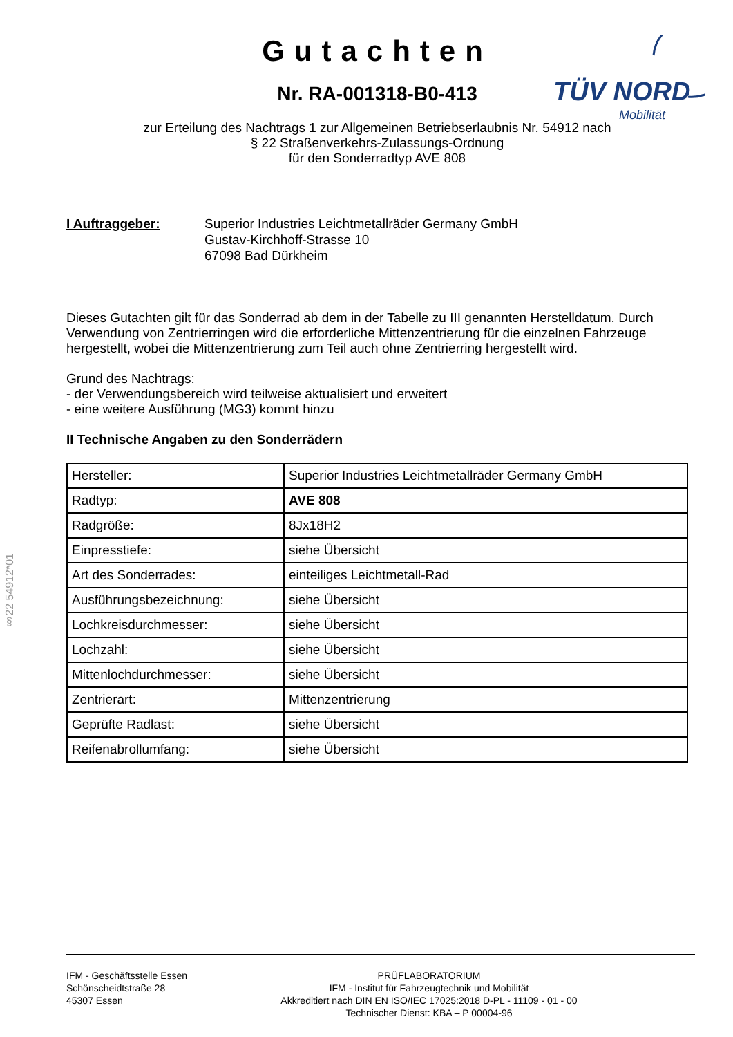TÜV NORD
Mobilität
Gutachten
Nr. RA-001318-B0-413
zur Erteilung des Nachtrags 1 zur Allgemeinen Betriebserlaubnis Nr. 54912 nach
§ 22 Straßenverkehrs-Zulassungs-Ordnung
für den Sonderradtyp AVE 808
I Auftraggeber: Superior Industries Leichtmetallräder Germany GmbH
Gustav-Kirchhoff-Strasse 10
67098 Bad Dürkheim
Dieses Gutachten gilt für das Sonderrad ab dem in der Tabelle zu III genannten Herstelldatum. Durch Verwendung von Zentrierringen wird die erforderliche Mittenzentrierung für die einzelnen Fahrzeuge hergestellt, wobei die Mittenzentrierung zum Teil auch ohne Zentrierring hergestellt wird.
Grund des Nachtrags:
- der Verwendungsbereich wird teilweise aktualisiert und erweitert
- eine weitere Ausführung (MG3) kommt hinzu
II Technische Angaben zu den Sonderrädern
| Hersteller: | Superior Industries Leichtmetallräder Germany GmbH |
| Radtyp: | AVE 808 |
| Radgröße: | 8Jx18H2 |
| Einpresstiefe: | siehe Übersicht |
| Art des Sonderrades: | einteiliges Leichtmetall-Rad |
| Ausführungsbezeichnung: | siehe Übersicht |
| Lochkreisdurchmesser: | siehe Übersicht |
| Lochzahl: | siehe Übersicht |
| Mittenlochdurchmesser: | siehe Übersicht |
| Zentrierart: | Mittenzentrierung |
| Geprüfte Radlast: | siehe Übersicht |
| Reifenabrollumfang: | siehe Übersicht |
§22 54912*01
IFM - Geschäftsstelle Essen
Schönscheidtstraße 28
45307 Essen
PRÜFLABORATORIUM
IFM - Institut für Fahrzeugtechnik und Mobilität
Akkreditiert nach DIN EN ISO/IEC 17025:2018 D-PL - 11109 - 01 - 00
Technischer Dienst: KBA – P 00004-96